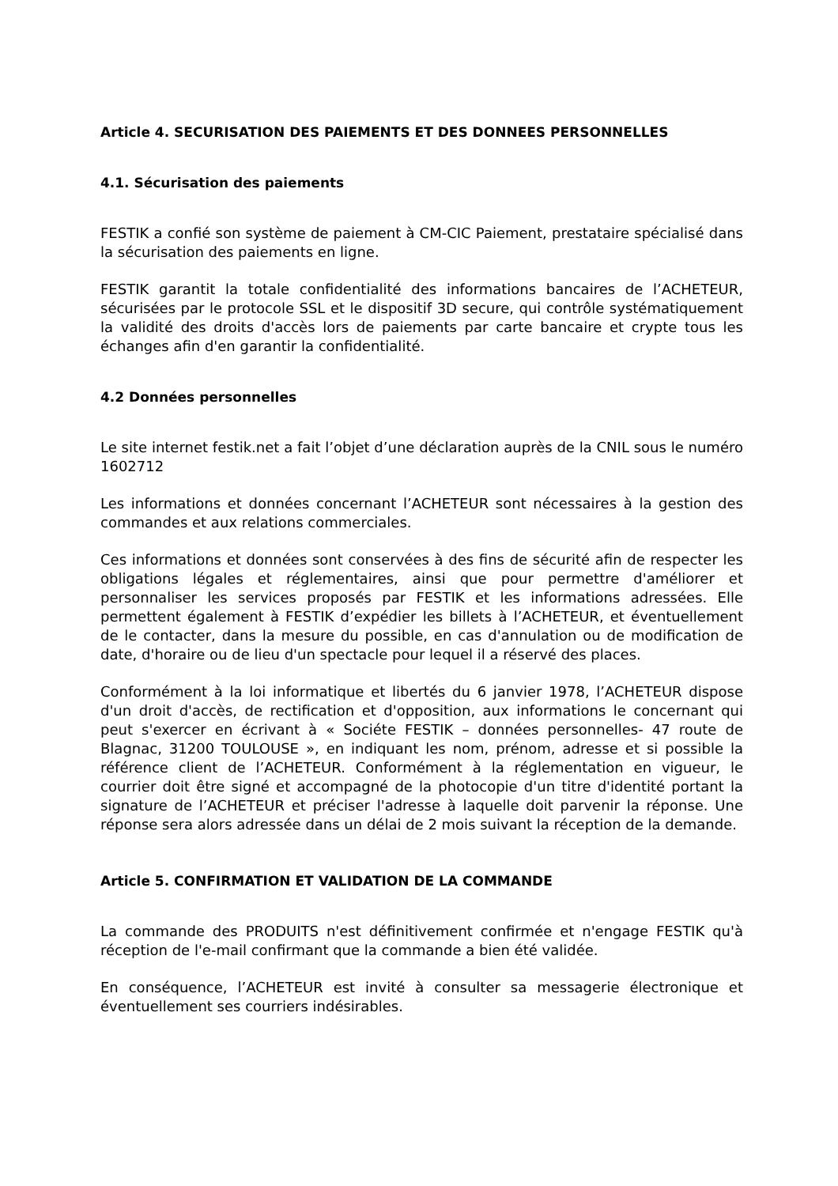Article 4. SECURISATION DES PAIEMENTS ET DES DONNEES PERSONNELLES
4.1. Sécurisation des paiements
FESTIK a confié son système de paiement à CM-CIC Paiement, prestataire spécialisé dans la sécurisation des paiements en ligne.
FESTIK garantit la totale confidentialité des informations bancaires de l’ACHETEUR, sécurisées par le protocole SSL et le dispositif 3D secure, qui contrôle systématiquement la validité des droits d'accès lors de paiements par carte bancaire et crypte tous les échanges afin d'en garantir la confidentialité.
4.2 Données personnelles
Le site internet festik.net a fait l’objet d’une déclaration auprès de la CNIL sous le numéro 1602712
Les informations et données concernant l’ACHETEUR sont nécessaires à la gestion des commandes et aux relations commerciales.
Ces informations et données sont conservées à des fins de sécurité afin de respecter les obligations légales et réglementaires, ainsi que pour permettre d'améliorer et personnaliser les services proposés par FESTIK et les informations adressées. Elle permettent également à FESTIK d’expédier les billets à l’ACHETEUR, et éventuellement de le contacter, dans la mesure du possible, en cas d'annulation ou de modification de date, d'horaire ou de lieu d'un spectacle pour lequel il a réservé des places.
Conformément à la loi informatique et libertés du 6 janvier 1978, l’ACHETEUR dispose d'un droit d'accès, de rectification et d'opposition, aux informations le concernant qui peut s'exercer en écrivant à « Sociéte FESTIK – données personnelles- 47 route de Blagnac, 31200 TOULOUSE », en indiquant les nom, prénom, adresse et si possible la référence client de l’ACHETEUR. Conformément à la réglementation en vigueur, le courrier doit être signé et accompagné de la photocopie d'un titre d'identité portant la signature de l’ACHETEUR et préciser l'adresse à laquelle doit parvenir la réponse. Une réponse sera alors adressée dans un délai de 2 mois suivant la réception de la demande.
Article 5. CONFIRMATION ET VALIDATION DE LA COMMANDE
La commande des PRODUITS n'est définitivement confirmée et n'engage FESTIK qu'à réception de l'e-mail confirmant que la commande a bien été validée.
En conséquence, l’ACHETEUR est invité à consulter sa messagerie électronique et éventuellement ses courriers indésirables.